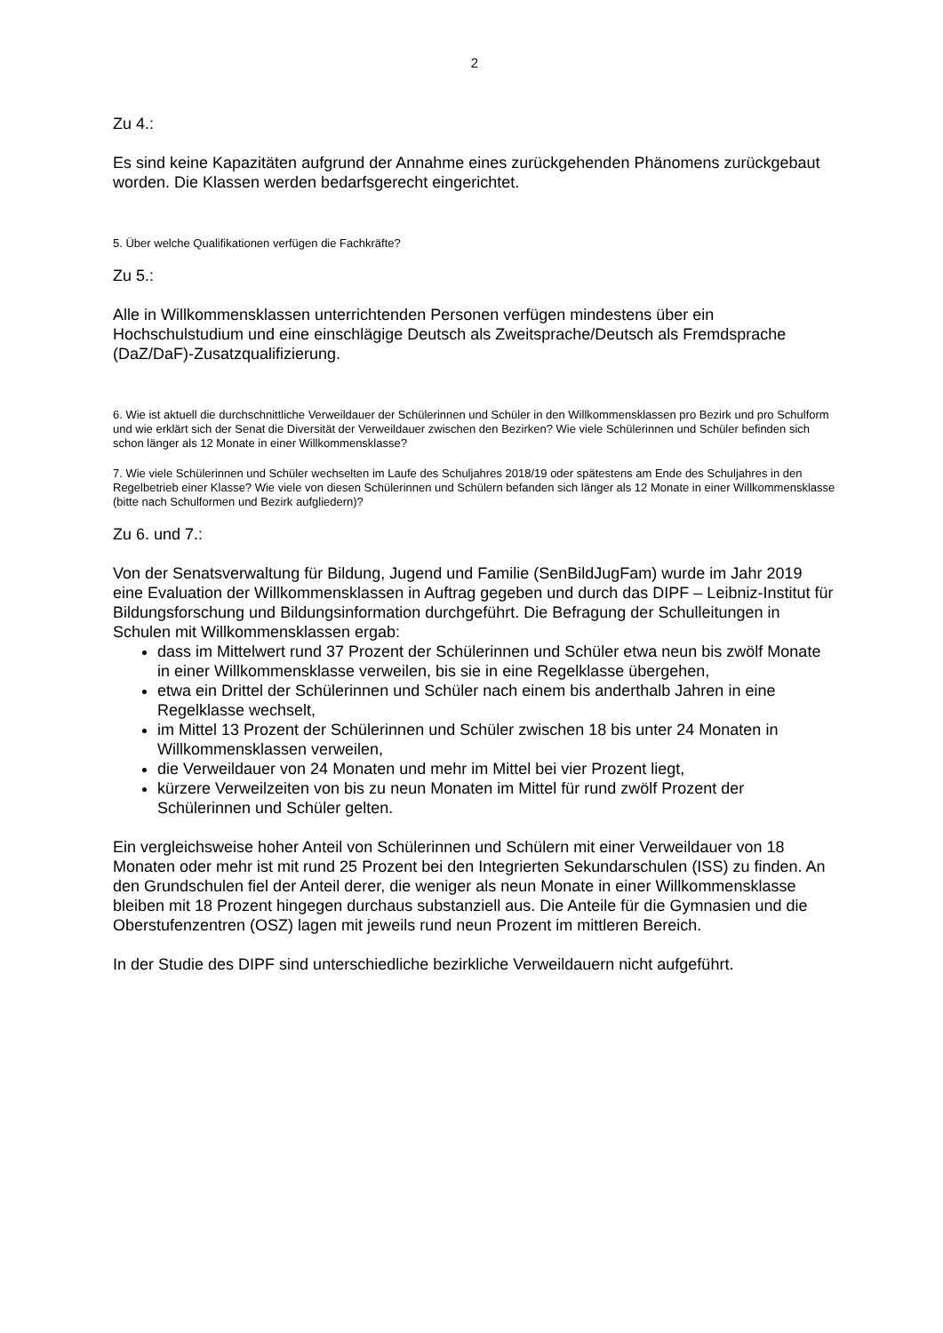2
Zu 4.:
Es sind keine Kapazitäten aufgrund der Annahme eines zurückgehenden Phänomens zurückgebaut worden. Die Klassen werden bedarfsgerecht eingerichtet.
5. Über welche Qualifikationen verfügen die Fachkräfte?
Zu 5.:
Alle in Willkommensklassen unterrichtenden Personen verfügen mindestens über ein Hochschulstudium und eine einschlägige Deutsch als Zweitsprache/Deutsch als Fremdsprache (DaZ/DaF)-Zusatzqualifizierung.
6. Wie ist aktuell die durchschnittliche Verweildauer der Schülerinnen und Schüler in den Willkommensklassen pro Bezirk und pro Schulform und wie erklärt sich der Senat die Diversität der Verweildauer zwischen den Bezirken? Wie viele Schülerinnen und Schüler befinden sich schon länger als 12 Monate in einer Willkommensklasse?
7. Wie viele Schülerinnen und Schüler wechselten im Laufe des Schuljahres 2018/19 oder spätestens am Ende des Schuljahres in den Regelbetrieb einer Klasse? Wie viele von diesen Schülerinnen und Schülern befanden sich länger als 12 Monate in einer Willkommensklasse (bitte nach Schulformen und Bezirk aufgliedern)?
Zu 6. und 7.:
Von der Senatsverwaltung für Bildung, Jugend und Familie (SenBildJugFam) wurde im Jahr 2019 eine Evaluation der Willkommensklassen in Auftrag gegeben und durch das DIPF – Leibniz-Institut für Bildungsforschung und Bildungsinformation durchgeführt. Die Befragung der Schulleitungen in Schulen mit Willkommensklassen ergab:
dass im Mittelwert rund 37 Prozent der Schülerinnen und Schüler etwa neun bis zwölf Monate in einer Willkommensklasse verweilen, bis sie in eine Regelklasse übergehen,
etwa ein Drittel der Schülerinnen und Schüler nach einem bis anderthalb Jahren in eine Regelklasse wechselt,
im Mittel 13 Prozent der Schülerinnen und Schüler zwischen 18 bis unter 24 Monaten in Willkommensklassen verweilen,
die Verweildauer von 24 Monaten und mehr im Mittel bei vier Prozent liegt,
kürzere Verweilzeiten von bis zu neun Monaten im Mittel für rund zwölf Prozent der Schülerinnen und Schüler gelten.
Ein vergleichsweise hoher Anteil von Schülerinnen und Schülern mit einer Verweildauer von 18 Monaten oder mehr ist mit rund 25 Prozent bei den Integrierten Sekundarschulen (ISS) zu finden. An den Grundschulen fiel der Anteil derer, die weniger als neun Monate in einer Willkommensklasse bleiben mit 18 Prozent hingegen durchaus substanziell aus. Die Anteile für die Gymnasien und die Oberstufenzentren (OSZ) lagen mit jeweils rund neun Prozent im mittleren Bereich.
In der Studie des DIPF sind unterschiedliche bezirkliche Verweildauern nicht aufgeführt.